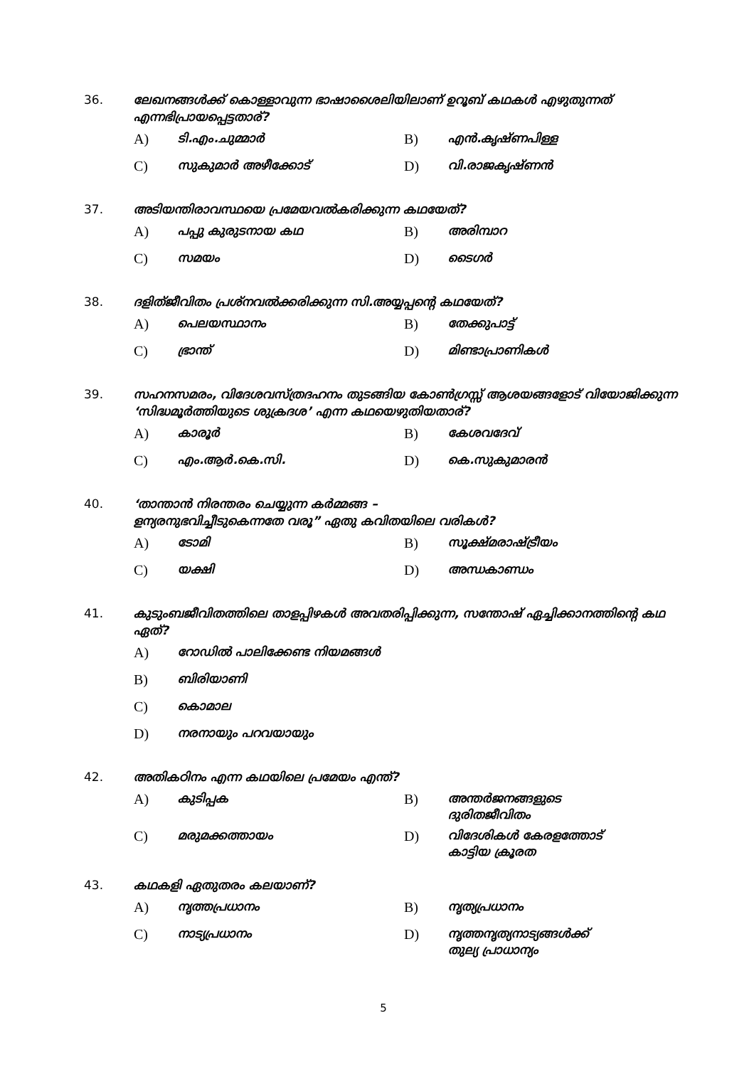36. ലേഖനങ്ങൾക്ക് കൊള്ളാവുന്ന ഭാഷാശൈലിയിലാണ് ഉറൂബ് കഥകൾ എഴുതുന്നത് എന്നഭിപ്രായപ്പെട്ടതാര്?
A) ടി.എം.ചുമ്മാർ
B) എൻ.കൃഷ്ണപിള്ള
C) സുകുമാർ അഴീക്കോട്
D) വി.രാജകൃഷ്ണൻ
37. അടിയന്തിരാവസ്ഥയെ പ്രമേയവൽകരിക്കുന്ന കഥയേത്?
A) പപ്പു കുരുടനായ കഥ
B) അരിമ്പാറ
C) സമയം
D) ടൈഗർ
38. ദളിത്ജീവിതം പ്രശ്നവൽക്കരിക്കുന്ന സി.അയ്യപ്പന്റെ കഥയേത്?
A) പെലയസ്ഥാനം
B) തേക്കുപാട്ട്
C) ഭ്രാന്ത്
D) മിണ്ടാപ്രാണികൾ
39. സഹനസമരം, വിദേശവസ്ത്രദഹനം തുടങ്ങിയ കോൺഗ്രസ്സ് ആശയങ്ങളോട് വിയോജിക്കുന്ന ‘സിദ്ധമൂർത്തിയുടെ ശുക്രദശ’ എന്ന കഥയെഴുതിയതാര്?
A) കാരൂർ
B) കേശവദേവ്
C) എം.ആർ.കെ.സി.
D) കെ.സുകുമാരൻ
40. ‘താന്താൻ നിരന്തരം ചെയ്യുന്ന കർമ്മങ്ങ –
ളന്യരനുഭവിച്ചീടുകെന്നതേ വരൂ” ഏതു കവിതയിലെ വരികൾ?
A) ടോമി
B) സൂക്ഷ്മരാഷ്ട്രീയം
C) യക്ഷി
D) അന്ധകാണ്ഡം
41. കുടുംബജീവിതത്തിലെ താളപ്പിഴകൾ അവതരിപ്പിക്കുന്ന, സന്തോഷ് ഏച്ചിക്കാനത്തിന്റെ കഥ ഏത്?
A) റോഡിൽ പാലിക്കേണ്ട നിയമങ്ങൾ
B) ബിരിയാണി
C) കൊമാല
D) നരനായും പറവയായും
42. അതികഠിനം എന്ന കഥയിലെ പ്രമേയം എന്ത്?
A) കുടിപ്പക
B) അന്തർജനങ്ങളുടെ
ദുരിതജീവിതം
C) മരുമക്കത്തായം
D) വിദേശികൾ കേരളത്തോട്
കാട്ടിയ ക്രൂരത
43. കഥകളി ഏതുതരം കലയാണ്?
A) നൃത്തപ്രധാനം
B) നൃത്യപ്രധാനം
C) നാട്യപ്രധാനം
D) നൃത്തനൃത്യനാട്യങ്ങൾക്ക്
തുല്യ പ്രാധാന്യം
5